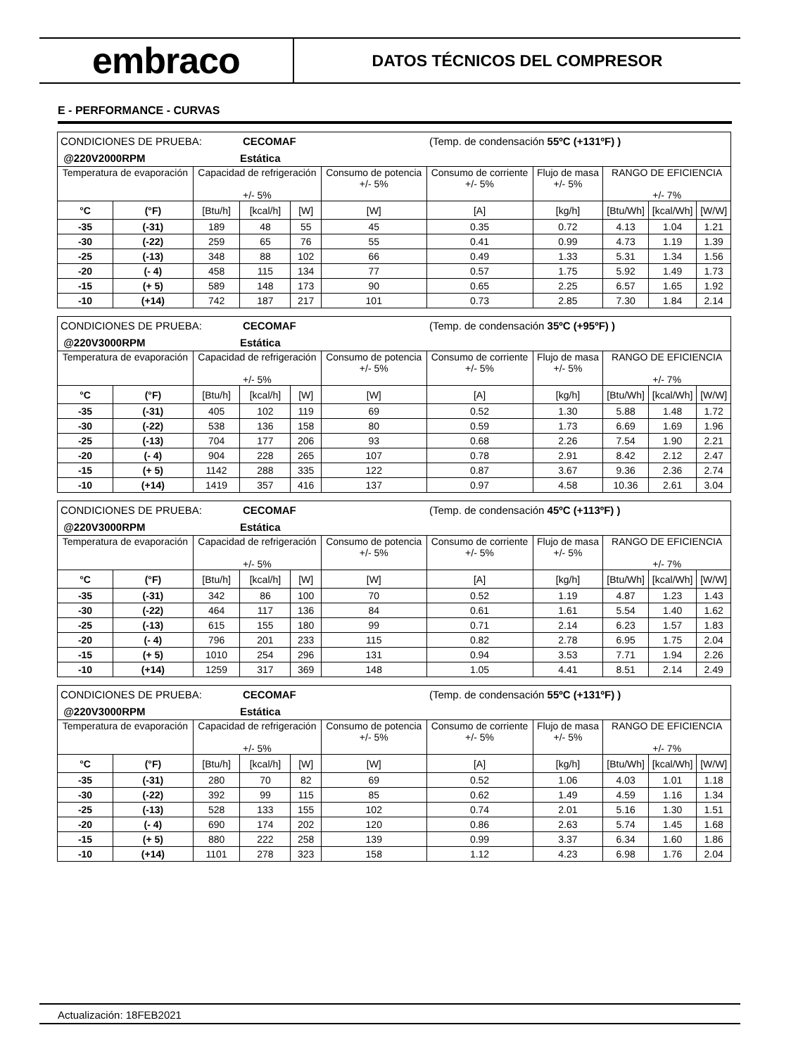embraco
DATOS TÉCNICOS DEL COMPRESOR
E - PERFORMANCE - CURVAS
| CONDICIONES DE PRUEBA: | | | CECOMAF | | | (Temp. de condensación 55ºC (+131ºF) ) | | | | |
| @220V2000RPM | | | Estática | | | | | | | |
| Temperatura de evaporación | | Capacidad de refrigeración +/- 5% | | | Consumo de potencia +/- 5% | Consumo de corriente +/- 5% | Flujo de masa +/- 5% | RANGO DE EFICIENCIA +/- 7% | | |
| °C | (°F) | [Btu/h] | [kcal/h] | [W] | [W] | [A] | [kg/h] | [Btu/Wh] | [kcal/Wh] | [W/W] |
| -35 | (-31) | 189 | 48 | 55 | 45 | 0.35 | 0.72 | 4.13 | 1.04 | 1.21 |
| -30 | (-22) | 259 | 65 | 76 | 55 | 0.41 | 0.99 | 4.73 | 1.19 | 1.39 |
| -25 | (-13) | 348 | 88 | 102 | 66 | 0.49 | 1.33 | 5.31 | 1.34 | 1.56 |
| -20 | (- 4) | 458 | 115 | 134 | 77 | 0.57 | 1.75 | 5.92 | 1.49 | 1.73 |
| -15 | (+ 5) | 589 | 148 | 173 | 90 | 0.65 | 2.25 | 6.57 | 1.65 | 1.92 |
| -10 | (+14) | 742 | 187 | 217 | 101 | 0.73 | 2.85 | 7.30 | 1.84 | 2.14 |
| CONDICIONES DE PRUEBA: | | | CECOMAF | | | (Temp. de condensación 35ºC (+95ºF) ) | | | | |
| @220V3000RPM | | | Estática | | | | | | | |
| Temperatura de evaporación | | Capacidad de refrigeración +/- 5% | | | Consumo de potencia +/- 5% | Consumo de corriente +/- 5% | Flujo de masa +/- 5% | RANGO DE EFICIENCIA +/- 7% | | |
| °C | (°F) | [Btu/h] | [kcal/h] | [W] | [W] | [A] | [kg/h] | [Btu/Wh] | [kcal/Wh] | [W/W] |
| -35 | (-31) | 405 | 102 | 119 | 69 | 0.52 | 1.30 | 5.88 | 1.48 | 1.72 |
| -30 | (-22) | 538 | 136 | 158 | 80 | 0.59 | 1.73 | 6.69 | 1.69 | 1.96 |
| -25 | (-13) | 704 | 177 | 206 | 93 | 0.68 | 2.26 | 7.54 | 1.90 | 2.21 |
| -20 | (- 4) | 904 | 228 | 265 | 107 | 0.78 | 2.91 | 8.42 | 2.12 | 2.47 |
| -15 | (+ 5) | 1142 | 288 | 335 | 122 | 0.87 | 3.67 | 9.36 | 2.36 | 2.74 |
| -10 | (+14) | 1419 | 357 | 416 | 137 | 0.97 | 4.58 | 10.36 | 2.61 | 3.04 |
| CONDICIONES DE PRUEBA: | | | CECOMAF | | | (Temp. de condensación 45ºC (+113ºF) ) | | | | |
| @220V3000RPM | | | Estática | | | | | | | |
| Temperatura de evaporación | | Capacidad de refrigeración +/- 5% | | | Consumo de potencia +/- 5% | Consumo de corriente +/- 5% | Flujo de masa +/- 5% | RANGO DE EFICIENCIA +/- 7% | | |
| °C | (°F) | [Btu/h] | [kcal/h] | [W] | [W] | [A] | [kg/h] | [Btu/Wh] | [kcal/Wh] | [W/W] |
| -35 | (-31) | 342 | 86 | 100 | 70 | 0.52 | 1.19 | 4.87 | 1.23 | 1.43 |
| -30 | (-22) | 464 | 117 | 136 | 84 | 0.61 | 1.61 | 5.54 | 1.40 | 1.62 |
| -25 | (-13) | 615 | 155 | 180 | 99 | 0.71 | 2.14 | 6.23 | 1.57 | 1.83 |
| -20 | (- 4) | 796 | 201 | 233 | 115 | 0.82 | 2.78 | 6.95 | 1.75 | 2.04 |
| -15 | (+ 5) | 1010 | 254 | 296 | 131 | 0.94 | 3.53 | 7.71 | 1.94 | 2.26 |
| -10 | (+14) | 1259 | 317 | 369 | 148 | 1.05 | 4.41 | 8.51 | 2.14 | 2.49 |
| CONDICIONES DE PRUEBA: | | | CECOMAF | | | (Temp. de condensación 55ºC (+131ºF) ) | | | | |
| @220V3000RPM | | | Estática | | | | | | | |
| Temperatura de evaporación | | Capacidad de refrigeración +/- 5% | | | Consumo de potencia +/- 5% | Consumo de corriente +/- 5% | Flujo de masa +/- 5% | RANGO DE EFICIENCIA +/- 7% | | |
| °C | (°F) | [Btu/h] | [kcal/h] | [W] | [W] | [A] | [kg/h] | [Btu/Wh] | [kcal/Wh] | [W/W] |
| -35 | (-31) | 280 | 70 | 82 | 69 | 0.52 | 1.06 | 4.03 | 1.01 | 1.18 |
| -30 | (-22) | 392 | 99 | 115 | 85 | 0.62 | 1.49 | 4.59 | 1.16 | 1.34 |
| -25 | (-13) | 528 | 133 | 155 | 102 | 0.74 | 2.01 | 5.16 | 1.30 | 1.51 |
| -20 | (- 4) | 690 | 174 | 202 | 120 | 0.86 | 2.63 | 5.74 | 1.45 | 1.68 |
| -15 | (+ 5) | 880 | 222 | 258 | 139 | 0.99 | 3.37 | 6.34 | 1.60 | 1.86 |
| -10 | (+14) | 1101 | 278 | 323 | 158 | 1.12 | 4.23 | 6.98 | 1.76 | 2.04 |
Actualización: 18FEB2021